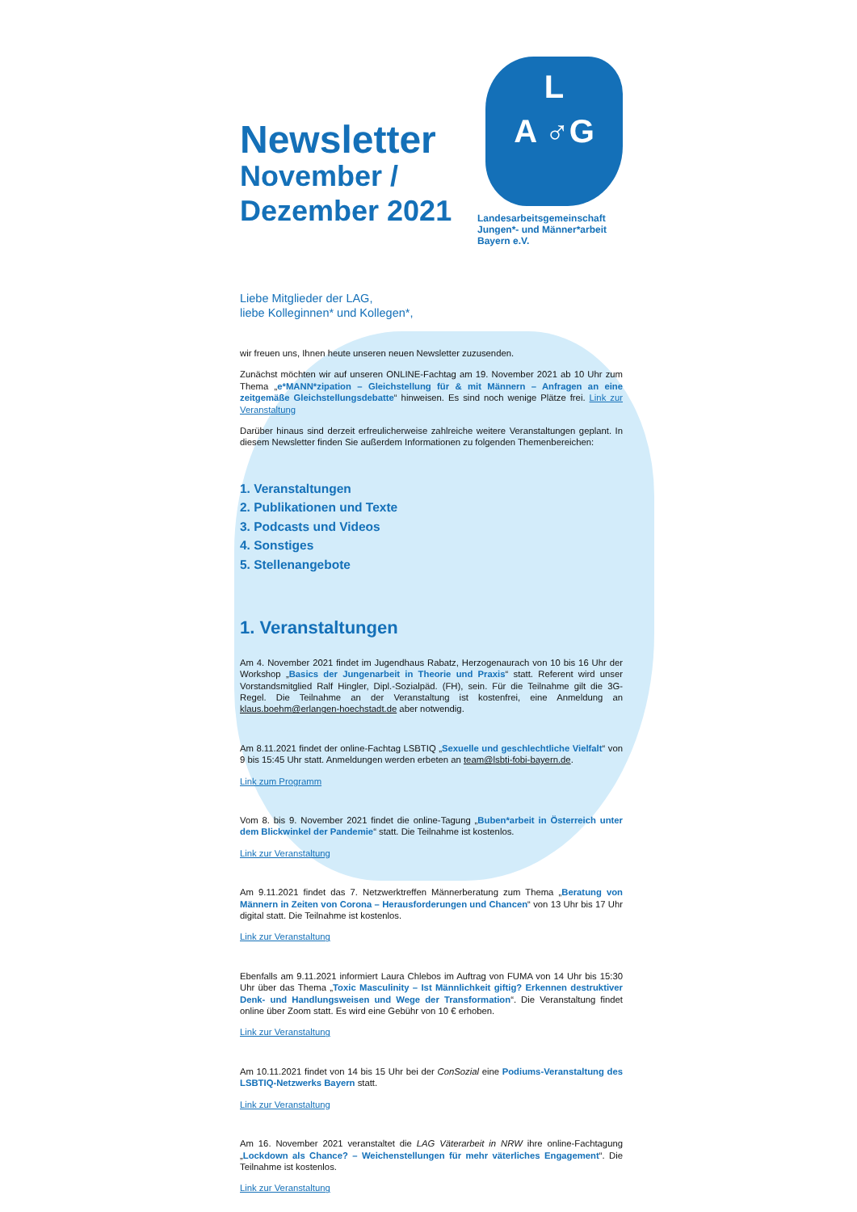Newsletter
November /
Dezember 2021
L
A ♂G
Landesarbeitsgemeinschaft
Jungen*- und Männer*arbeit
Bayern e.V.
Liebe Mitglieder der LAG,
liebe Kolleginnen* und Kollegen*,
wir freuen uns, Ihnen heute unseren neuen Newsletter zuzusenden.
Zunächst möchten wir auf unseren ONLINE-Fachtag am 19. November 2021 ab 10 Uhr zum Thema „e*MANN*zipation – Gleichstellung für & mit Männern – Anfragen an eine zeitgemäße Gleichstellungsdebatte“ hinweisen. Es sind noch wenige Plätze frei. Link zur Veranstaltung
Darüber hinaus sind derzeit erfreulicherweise zahlreiche weitere Veranstaltungen geplant. In diesem Newsletter finden Sie außerdem Informationen zu folgenden Themenbereichen:
1. Veranstaltungen
2. Publikationen und Texte
3. Podcasts und Videos
4. Sonstiges
5. Stellenangebote
1. Veranstaltungen
Am 4. November 2021 findet im Jugendhaus Rabatz, Herzogenaurach von 10 bis 16 Uhr der Workshop „Basics der Jungenarbeit in Theorie und Praxis“ statt. Referent wird unser Vorstandsmitglied Ralf Hingler, Dipl.-Sozialpäd. (FH), sein. Für die Teilnahme gilt die 3G-Regel. Die Teilnahme an der Veranstaltung ist kostenfrei, eine Anmeldung an klaus.boehm@erlangen-hoechstadt.de aber notwendig.
Am 8.11.2021 findet der online-Fachtag LSBTIQ „Sexuelle und geschlechtliche Vielfalt“ von 9 bis 15:45 Uhr statt. Anmeldungen werden erbeten an team@lsbti-fobi-bayern.de.
Link zum Programm
Vom 8. bis 9. November 2021 findet die online-Tagung „Buben*arbeit in Österreich unter dem Blickwinkel der Pandemie“ statt. Die Teilnahme ist kostenlos.
Link zur Veranstaltung
Am 9.11.2021 findet das 7. Netzwerktreffen Männerberatung zum Thema „Beratung von Männern in Zeiten von Corona – Herausforderungen und Chancen“ von 13 Uhr bis 17 Uhr digital statt. Die Teilnahme ist kostenlos.
Link zur Veranstaltung
Ebenfalls am 9.11.2021 informiert Laura Chlebos im Auftrag von FUMA von 14 Uhr bis 15:30 Uhr über das Thema „Toxic Masculinity – Ist Männlichkeit giftig? Erkennen destruktiver Denk- und Handlungsweisen und Wege der Transformation“. Die Veranstaltung findet online über Zoom statt. Es wird eine Gebühr von 10 € erhoben.
Link zur Veranstaltung
Am 10.11.2021 findet von 14 bis 15 Uhr bei der ConSozial eine Podiums-Veranstaltung des LSBTIQ-Netzwerks Bayern statt.
Link zur Veranstaltung
Am 16. November 2021 veranstaltet die LAG Väterarbeit in NRW ihre online-Fachtagung „Lockdown als Chance? – Weichenstellungen für mehr väterliches Engagement“. Die Teilnahme ist kostenlos.
Link zur Veranstaltung